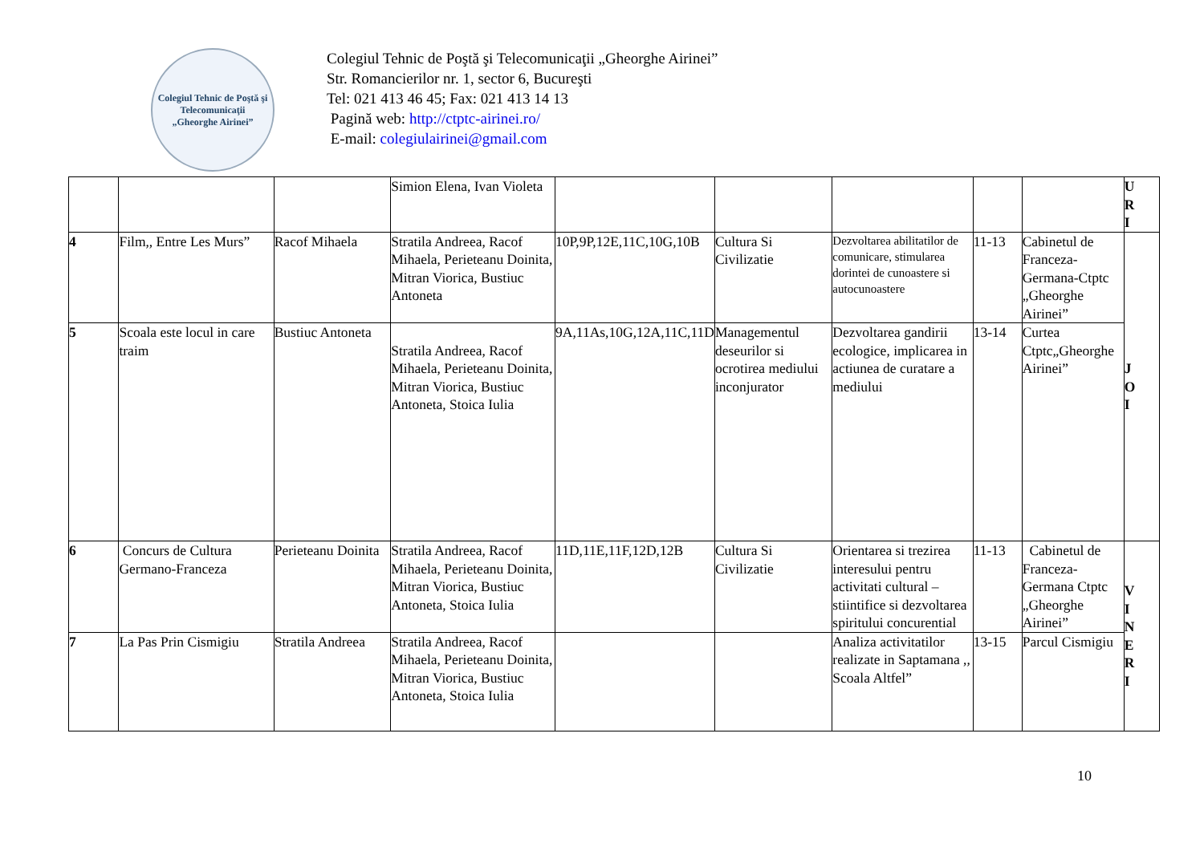Colegiul Tehnic de Poştă şi Telecomunicaţii
„Gheorghe Airinei”
Colegiul Tehnic de Poştă şi Telecomunicaţii „Gheorghe Airinei”
Str. Romancierilor nr. 1, sector 6, Bucureşti
Tel: 021 413 46 45; Fax: 021 413 14 13
Pagină web: http://ctptc-airinei.ro/
E-mail: colegiulairinei@gmail.com
| | | | Simion Elena, Ivan Violeta | | | | | | U R I |
| 4 | Film,, Entre Les Murs” | Racof Mihaela | Stratila Andreea, Racof Mihaela, Perieteanu Doinita, Mitran Viorica, Bustiuc Antoneta | 10P,9P,12E,11C,10G,10B | Cultura Si Civilizatie | Dezvoltarea abilitatilor de comunicare, stimularea dorintei de cunoastere si autocunoastere | 11-13 | Cabinetul de Franceza-Germana-Ctptc „Gheorghe Airinei” | J O I |
| 5 | Scoala este locul in care traim | Bustiuc Antoneta | Stratila Andreea, Racof Mihaela, Perieteanu Doinita, Mitran Viorica, Bustiuc Antoneta, Stoica Iulia | 9A,11As,10G,12A,11C,11D | Managementul deseurilor si ocrotirea mediului inconjurator | Dezvoltarea gandirii ecologice, implicarea in actiunea de curatare a mediului | 13-14 | Curtea Ctptc„Gheorghe Airinei” | |
| 6 | Concurs de Cultura Germano-Franceza | Perieteanu Doinita | Stratila Andreea, Racof Mihaela, Perieteanu Doinita, Mitran Viorica, Bustiuc Antoneta, Stoica Iulia | 11D,11E,11F,12D,12B | Cultura Si Civilizatie | Orientarea si trezirea interesului pentru activitati cultural – stiintifice si dezvoltarea spiritului concurential | 11-13 | Cabinetul de Franceza-Germana Ctptc „Gheorghe Airinei” | V I N E R I |
| 7 | La Pas Prin Cismigiu | Stratila Andreea | Stratila Andreea, Racof Mihaela, Perieteanu Doinita, Mitran Viorica, Bustiuc Antoneta, Stoica Iulia | | | Analiza activitatilor realizate in Saptamana ,, Scoala Altfel” | 13-15 | Parcul Cismigiu | |
10